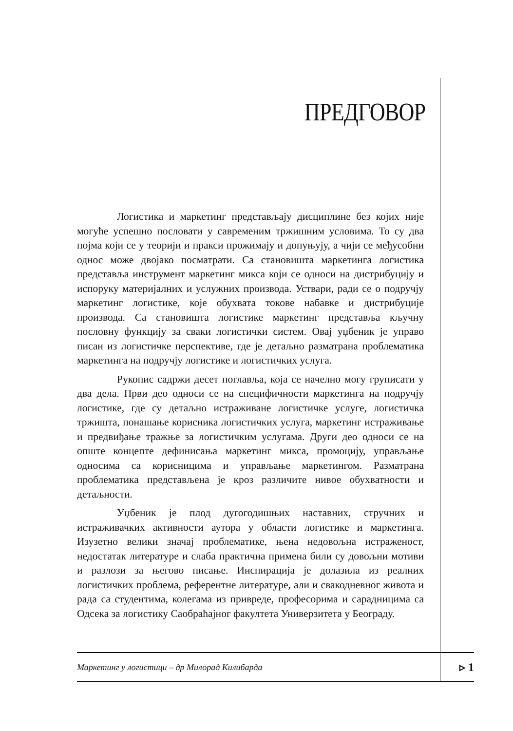ПРЕДГОВОР
Логистика и маркетинг представљају дисциплине без којих није могуће успешно пословати у савременим тржишним условима. То су два појма који се у теорији и пракси прожимају и допуњују, а чији се међусобни однос може двојако посматрати. Са становишта маркетинга логистика представља инструмент маркетинг микса који се односи на дистрибуцију и испоруку материјалних и услужних производа. Уствари, ради се о подручју маркетинг логистике, које обухвата токове набавке и дистрибуције производа. Са становишта логистике маркетинг представља кључну пословну функцију за сваки логистички систем. Овај уџбеник је управо писан из логистичке перспективе, где је детаљно разматрана проблематика маркетинга на подручју логистике и логистичких услуга.
Рукопис садржи десет поглавља, која се начелно могу груписати у два дела. Први део односи се на специфичности маркетинга на подручју логистике, где су детаљно истраживане логистичке услуге, логистичка тржишта, понашање корисника логистичких услуга, маркетинг истраживање и предвиђање тражње за логистичким услугама. Други део односи се на опште концепте дефинисања маркетинг микса, промоцију, управљање односима са корисницима и управљање маркетингом. Разматрана проблематика представљена је кроз различите нивое обухватности и детаљности.
Уџбеник је плод дугогодишњих наставних, стручних и истраживачких активности аутора у области логистике и маркетинга. Изузетно велики значај проблематике, њена недовољна истраженост, недостатак литературе и слаба практична примена били су довољни мотиви и разлози за његово писање. Инспирација је долазила из реалних логистичких проблема, референтне литературе, али и свакодневног живота и рада са студентима, колегама из привреде, професорима и сарадницима са Одсека за логистику Саобраћајног факултета Универзитета у Београду.
Маркетинг у логистици – др Милорад Килибарда ▹ 1